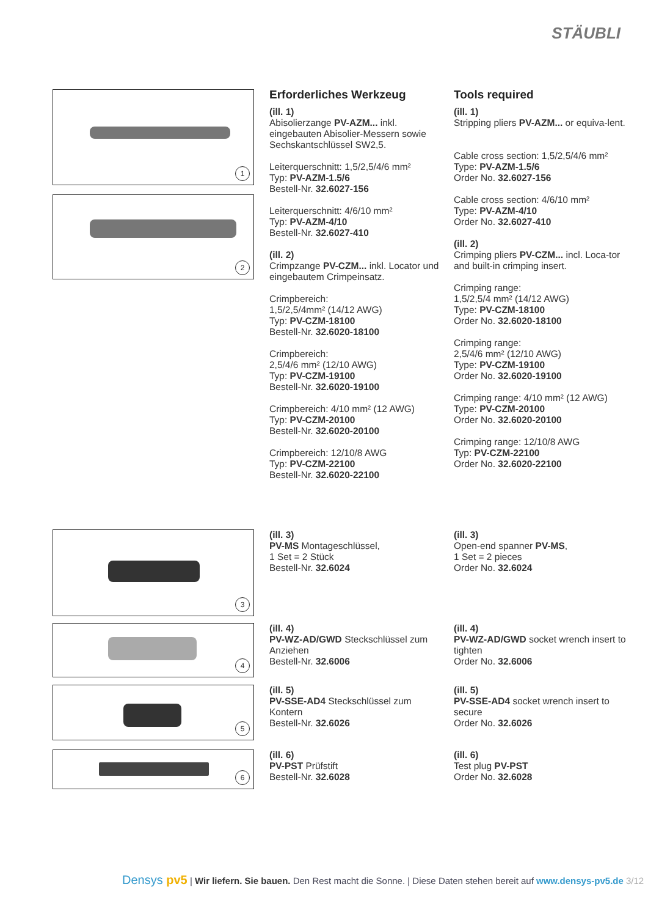STÄUBLI
1
2
Erforderliches Werkzeug
(ill. 1)
Abisolierzange PV-AZM... inkl. eingebauten Abisolier-Messern sowie Sechskantschlüssel SW2,5.
Leiterquerschnitt: 1,5/2,5/4/6 mm²
Typ: PV-AZM-1.5/6
Bestell-Nr. 32.6027-156
Leiterquerschnitt: 4/6/10 mm²
Typ: PV-AZM-4/10
Bestell-Nr. 32.6027-410
(ill. 2)
Crimpzange PV-CZM... inkl. Locator und eingebautem Crimpeinsatz.
Crimpbereich:
1,5/2,5/4mm² (14/12 AWG)
Typ: PV-CZM-18100
Bestell-Nr. 32.6020-18100
Crimpbereich:
2,5/4/6 mm² (12/10 AWG)
Typ: PV-CZM-19100
Bestell-Nr. 32.6020-19100
Crimpbereich: 4/10 mm² (12 AWG)
Typ: PV-CZM-20100
Bestell-Nr. 32.6020-20100
Crimpbereich: 12/10/8 AWG
Typ: PV-CZM-22100
Bestell-Nr. 32.6020-22100
Tools required
(ill. 1)
Stripping pliers PV-AZM... or equiva-lent.
Cable cross section: 1,5/2,5/4/6 mm²
Type: PV-AZM-1.5/6
Order No. 32.6027-156
Cable cross section: 4/6/10 mm²
Type: PV-AZM-4/10
Order No. 32.6027-410
(ill. 2)
Crimping pliers PV-CZM... incl. Loca-tor and built-in crimping insert.
Crimping range:
1,5/2,5/4 mm² (14/12 AWG)
Type: PV-CZM-18100
Order No. 32.6020-18100
Crimping range:
2,5/4/6 mm² (12/10 AWG)
Type: PV-CZM-19100
Order No. 32.6020-19100
Crimping range: 4/10 mm² (12 AWG)
Type: PV-CZM-20100
Order No. 32.6020-20100
Crimping range: 12/10/8 AWG
Typ: PV-CZM-22100
Order No. 32.6020-22100
3
(ill. 3)
PV-MS Montageschlüssel,
1 Set = 2 Stück
Bestell-Nr. 32.6024
(ill. 3)
Open-end spanner PV-MS,
1 Set = 2 pieces
Order No. 32.6024
4
(ill. 4)
PV-WZ-AD/GWD Steckschlüssel zum Anziehen
Bestell-Nr. 32.6006
(ill. 4)
PV-WZ-AD/GWD socket wrench insert to tighten
Order No. 32.6006
5
(ill. 5)
PV-SSE-AD4 Steckschlüssel zum Kontern
Bestell-Nr. 32.6026
(ill. 5)
PV-SSE-AD4 socket wrench insert to secure
Order No. 32.6026
6
(ill. 6)
PV-PST Prüfstift
Bestell-Nr. 32.6028
(ill. 6)
Test plug PV-PST
Order No. 32.6028
Densys pv5 | Wir liefern. Sie bauen. Den Rest macht die Sonne. | Diese Daten stehen bereit auf www.densys-pv5.de 3/12